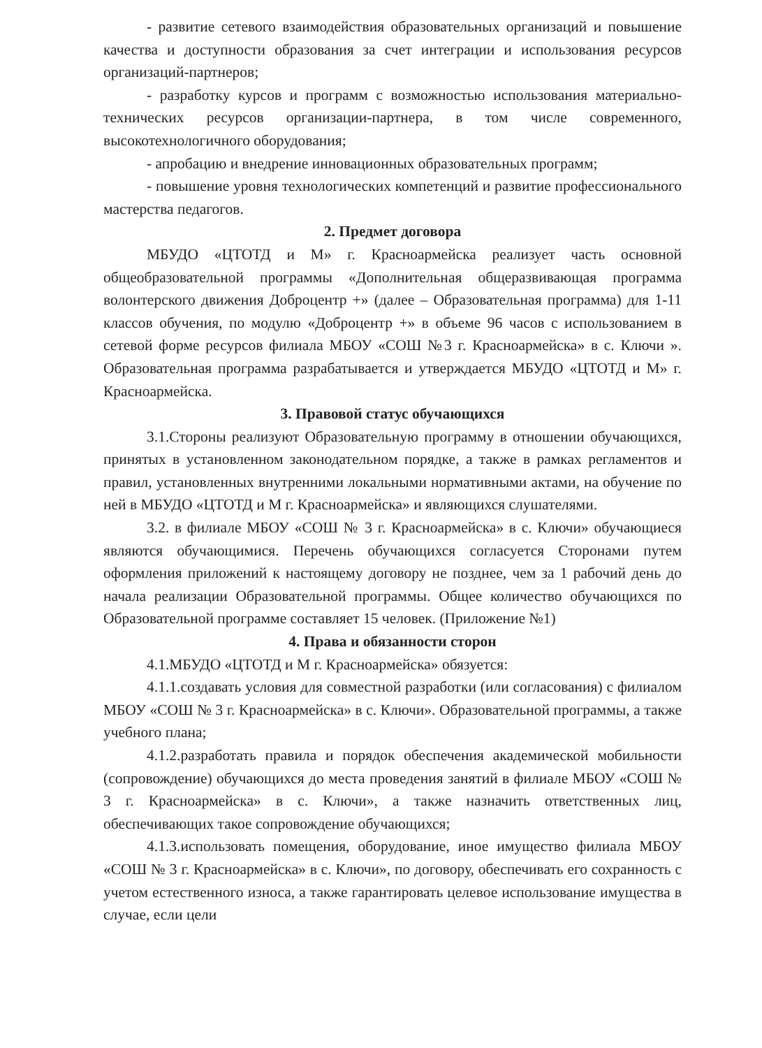- развитие сетевого взаимодействия образовательных организаций и повышение качества и доступности образования за счет интеграции и использования ресурсов организаций-партнеров;
- разработку курсов и программ с возможностью использования материально-технических ресурсов организации-партнера, в том числе современного, высокотехнологичного оборудования;
- апробацию и внедрение инновационных образовательных программ;
- повышение уровня технологических компетенций и развитие профессионального мастерства педагогов.
2. Предмет договора
МБУДО «ЦТОТД и М» г. Красноармейска реализует часть основной общеобразовательной программы «Дополнительная общеразвивающая программа волонтерского движения Доброцентр +» (далее – Образовательная программа) для 1-11 классов обучения, по модулю «Доброцентр +» в объеме 96 часов с использованием в сетевой форме ресурсов филиала МБОУ «СОШ №3 г. Красноармейска» в с. Ключи ». Образовательная программа разрабатывается и утверждается МБУДО «ЦТОТД и М» г. Красноармейска.
3. Правовой статус обучающихся
3.1.Стороны реализуют Образовательную программу в отношении обучающихся, принятых в установленном законодательном порядке, а также в рамках регламентов и правил, установленных внутренними локальными нормативными актами, на обучение по ней в МБУДО «ЦТОТД и М г. Красноармейска» и являющихся слушателями.
3.2. в филиале МБОУ «СОШ № 3 г. Красноармейска» в с. Ключи» обучающиеся являются обучающимися. Перечень обучающихся согласуется Сторонами путем оформления приложений к настоящему договору не позднее, чем за 1 рабочий день до начала реализации Образовательной программы. Общее количество обучающихся по Образовательной программе составляет 15 человек. (Приложение №1)
4. Права и обязанности сторон
4.1.МБУДО «ЦТОТД и М г. Красноармейска» обязуется:
4.1.1.создавать условия для совместной разработки (или согласования) с филиалом МБОУ «СОШ № 3 г. Красноармейска» в с. Ключи». Образовательной программы, а также учебного плана;
4.1.2.разработать правила и порядок обеспечения академической мобильности (сопровождение) обучающихся до места проведения занятий в филиале МБОУ «СОШ № 3 г. Красноармейска» в с. Ключи», а также назначить ответственных лиц, обеспечивающих такое сопровождение обучающихся;
4.1.3.использовать помещения, оборудование, иное имущество филиала МБОУ «СОШ № 3 г. Красноармейска» в с. Ключи», по договору, обеспечивать его сохранность с учетом естественного износа, а также гарантировать целевое использование имущества в случае, если цели